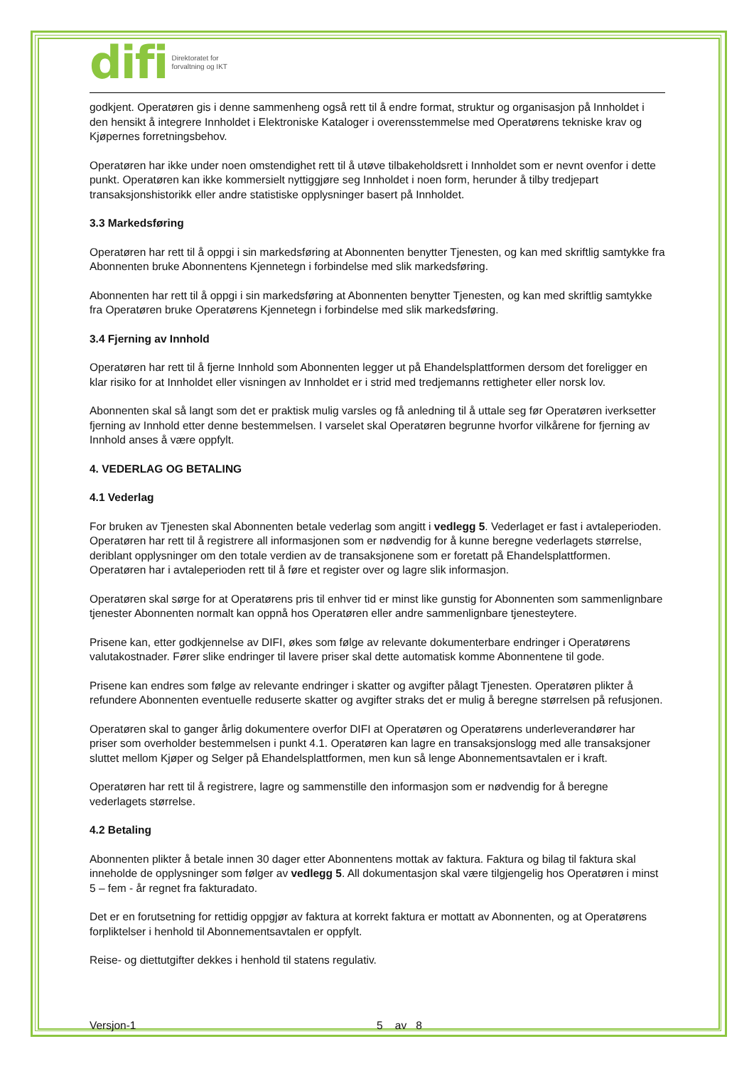difi Direktoratet for
forvaltning og IKT
godkjent. Operatøren gis i denne sammenheng også rett til å endre format, struktur og organisasjon på Innholdet i den hensikt å integrere Innholdet i Elektroniske Kataloger i overensstemmelse med Operatørens tekniske krav og Kjøpernes forretningsbehov.
Operatøren har ikke under noen omstendighet rett til å utøve tilbakeholdsrett i Innholdet som er nevnt ovenfor i dette punkt. Operatøren kan ikke kommersielt nyttiggjøre seg Innholdet i noen form, herunder å tilby tredjepart transaksjonshistorikk eller andre statistiske opplysninger basert på Innholdet.
3.3 Markedsføring
Operatøren har rett til å oppgi i sin markedsføring at Abonnenten benytter Tjenesten, og kan med skriftlig samtykke fra Abonnenten bruke Abonnentens Kjennetegn i forbindelse med slik markedsføring.
Abonnenten har rett til å oppgi i sin markedsføring at Abonnenten benytter Tjenesten, og kan med skriftlig samtykke fra Operatøren bruke Operatørens Kjennetegn i forbindelse med slik markedsføring.
3.4 Fjerning av Innhold
Operatøren har rett til å fjerne Innhold som Abonnenten legger ut på Ehandelsplattformen dersom det foreligger en klar risiko for at Innholdet eller visningen av Innholdet er i strid med tredjemanns rettigheter eller norsk lov.
Abonnenten skal så langt som det er praktisk mulig varsles og få anledning til å uttale seg før Operatøren iverksetter fjerning av Innhold etter denne bestemmelsen. I varselet skal Operatøren begrunne hvorfor vilkårene for fjerning av Innhold anses å være oppfylt.
4. VEDERLAG OG BETALING
4.1 Vederlag
For bruken av Tjenesten skal Abonnenten betale vederlag som angitt i vedlegg 5. Vederlaget er fast i avtaleperioden. Operatøren har rett til å registrere all informasjonen som er nødvendig for å kunne beregne vederlagets størrelse, deriblant opplysninger om den totale verdien av de transaksjonene som er foretatt på Ehandelsplattformen. Operatøren har i avtaleperioden rett til å føre et register over og lagre slik informasjon.
Operatøren skal sørge for at Operatørens pris til enhver tid er minst like gunstig for Abonnenten som sammenlignbare tjenester Abonnenten normalt kan oppnå hos Operatøren eller andre sammenlignbare tjenesteytere.
Prisene kan, etter godkjennelse av DIFI, økes som følge av relevante dokumenterbare endringer i Operatørens valutakostnader. Fører slike endringer til lavere priser skal dette automatisk komme Abonnentene til gode.
Prisene kan endres som følge av relevante endringer i skatter og avgifter pålagt Tjenesten. Operatøren plikter å refundere Abonnenten eventuelle reduserte skatter og avgifter straks det er mulig å beregne størrelsen på refusjonen.
Operatøren skal to ganger årlig dokumentere overfor DIFI at Operatøren og Operatørens underleverandører har priser som overholder bestemmelsen i punkt 4.1. Operatøren kan lagre en transaksjonslogg med alle transaksjoner sluttet mellom Kjøper og Selger på Ehandelsplattformen, men kun så lenge Abonnementsavtalen er i kraft.
Operatøren har rett til å registrere, lagre og sammenstille den informasjon som er nødvendig for å beregne vederlagets størrelse.
4.2 Betaling
Abonnenten plikter å betale innen 30 dager etter Abonnentens mottak av faktura. Faktura og bilag til faktura skal inneholde de opplysninger som følger av vedlegg 5. All dokumentasjon skal være tilgjengelig hos Operatøren i minst 5 – fem - år regnet fra fakturadato.
Det er en forutsetning for rettidig oppgjør av faktura at korrekt faktura er mottatt av Abonnenten, og at Operatørens forpliktelser i henhold til Abonnementsavtalen er oppfylt.
Reise- og diettutgifter dekkes i henhold til statens regulativ.
Versjon-1 5 av 8